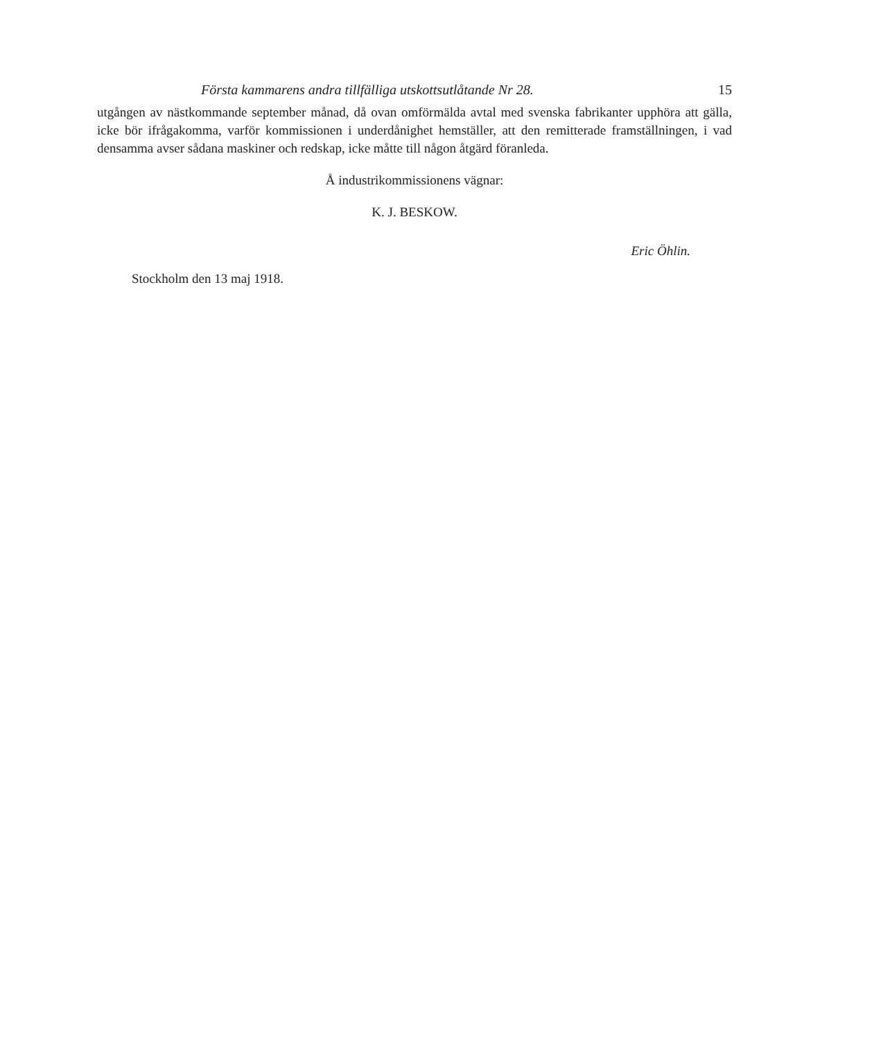Första kammarens andra tillfälliga utskottsutlåtande Nr 28. 15
utgången av nästkommande september månad, då ovan omförmälda avtal med svenska fabrikanter upphöra att gälla, icke bör ifrågakomma, varför kommissionen i underdånighet hemställer, att den remitterade framställningen, i vad densamma avser sådana maskiner och redskap, icke måtte till någon åtgärd föranleda.
Å industrikommissionens vägnar:
K. J. BESKOW.
Eric Öhlin.
Stockholm den 13 maj 1918.